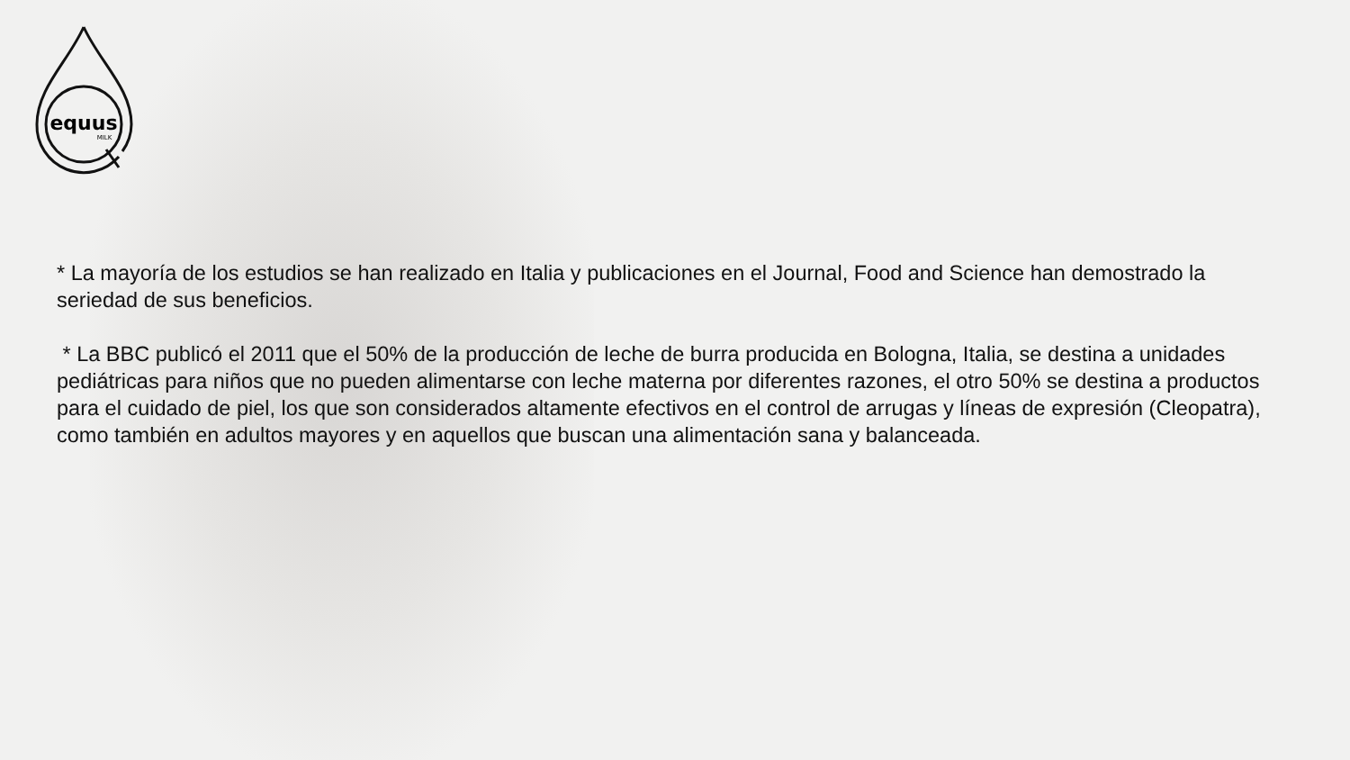equus
MILK
* La mayoría de los estudios se han realizado en Italia y publicaciones en el Journal, Food and Science han demostrado la seriedad de sus beneficios.
* La BBC publicó el 2011 que el 50% de la producción de leche de burra producida en Bologna, Italia, se destina a unidades pediátricas para niños que no pueden alimentarse con leche materna por diferentes razones, el otro 50% se destina a productos para el cuidado de piel, los que son considerados altamente efectivos en el control de arrugas y líneas de expresión (Cleopatra), como también en adultos mayores y en aquellos que buscan una alimentación sana y balanceada.